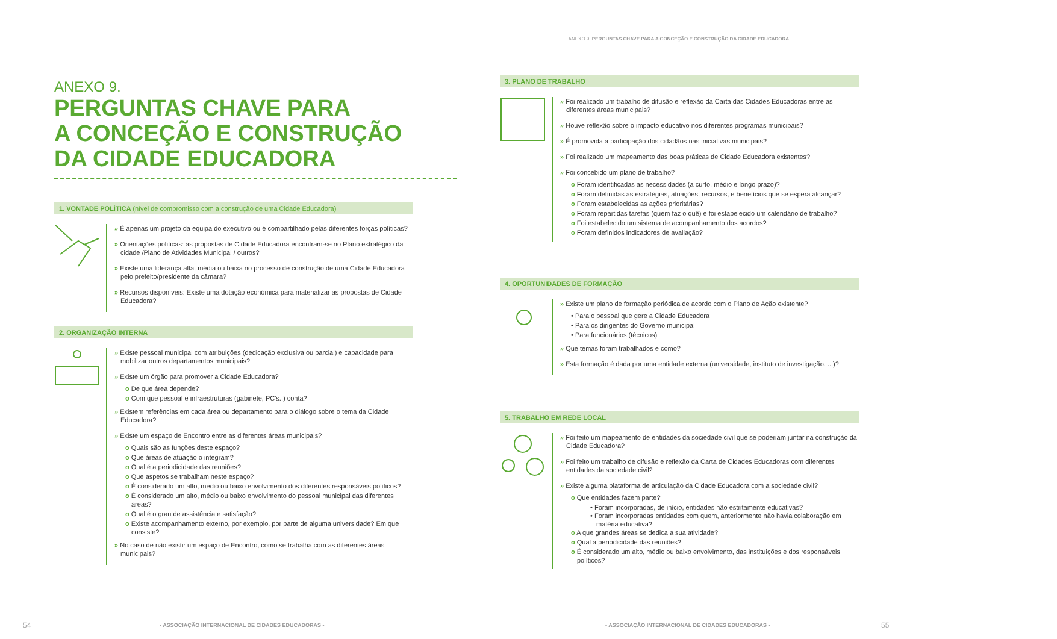ANEXO 9.
PERGUNTAS CHAVE PARA
A CONCEÇÃO E CONSTRUÇÃO
DA CIDADE EDUCADORA
1. VONTADE POLÍTICA (nível de compromisso com a construção de uma Cidade Educadora)
» É apenas um projeto da equipa do executivo ou é compartilhado pelas diferentes forças políticas?
» Orientações políticas: as propostas de Cidade Educadora encontram-se no Plano estratégico da cidade /Plano de Atividades Municipal / outros?
» Existe uma liderança alta, média ou baixa no processo de construção de uma Cidade Educadora pelo prefeito/presidente da câmara?
» Recursos disponíveis: Existe uma dotação económica para materializar as propostas de Cidade Educadora?
2. ORGANIZAÇÃO INTERNA
» Existe pessoal municipal com atribuições (dedicação exclusiva ou parcial) e capacidade para mobilizar outros departamentos municipais?
» Existe um órgão para promover a Cidade Educadora?
o De que área depende?
o Com que pessoal e infraestruturas (gabinete, PC's..) conta?
» Existem referências em cada área ou departamento para o diálogo sobre o tema da Cidade Educadora?
» Existe um espaço de Encontro entre as diferentes áreas municipais?
o Quais são as funções deste espaço?
o Que áreas de atuação o integram?
o Qual é a periodicidade das reuniões?
o Que aspetos se trabalham neste espaço?
o É considerado um alto, médio ou baixo envolvimento dos diferentes responsáveis políticos?
o É considerado um alto, médio ou baixo envolvimento do pessoal municipal das diferentes áreas?
o Qual é o grau de assistência e satisfação?
o Existe acompanhamento externo, por exemplo, por parte de alguma universidade? Em que consiste?
» No caso de não existir um espaço de Encontro, como se trabalha com as diferentes áreas municipais?
54
- ASSOCIAÇÃO INTERNACIONAL DE CIDADES EDUCADORAS -
ANEXO 9. PERGUNTAS CHAVE PARA A CONCEÇÃO E CONSTRUÇÃO DA CIDADE EDUCADORA
3. PLANO DE TRABALHO
» Foi realizado um trabalho de difusão e reflexão da Carta das Cidades Educadoras entre as diferentes áreas municipais?
» Houve reflexão sobre o impacto educativo nos diferentes programas municipais?
» É promovida a participação dos cidadãos nas iniciativas municipais?
» Foi realizado um mapeamento das boas práticas de Cidade Educadora existentes?
» Foi concebido um plano de trabalho?
o Foram identificadas as necessidades (a curto, médio e longo prazo)?
o Foram definidas as estratégias, atuações, recursos, e benefícios que se espera alcançar?
o Foram estabelecidas as ações prioritárias?
o Foram repartidas tarefas (quem faz o quê) e foi estabelecido um calendário de trabalho?
o Foi estabelecido um sistema de acompanhamento dos acordos?
o Foram definidos indicadores de avaliação?
4. OPORTUNIDADES DE FORMAÇÃO
» Existe um plano de formação periódica de acordo com o Plano de Ação existente?
• Para o pessoal que gere a Cidade Educadora
• Para os dirigentes do Governo municipal
• Para funcionários (técnicos)
» Que temas foram trabalhados e como?
» Esta formação é dada por uma entidade externa (universidade, instituto de investigação, ...)?
5. TRABALHO EM REDE LOCAL
» Foi feito um mapeamento de entidades da sociedade civil que se poderiam juntar na construção da Cidade Educadora?
» Foi feito um trabalho de difusão e reflexão da Carta de Cidades Educadoras com diferentes entidades da sociedade civil?
» Existe alguma plataforma de articulação da Cidade Educadora com a sociedade civil?
o Que entidades fazem parte?
• Foram incorporadas, de início, entidades não estritamente educativas?
• Foram incorporadas entidades com quem, anteriormente não havia colaboração em matéria educativa?
o A que grandes áreas se dedica a sua atividade?
o Qual a periodicidade das reuniões?
o É considerado um alto, médio ou baixo envolvimento, das instituições e dos responsáveis políticos?
- ASSOCIAÇÃO INTERNACIONAL DE CIDADES EDUCADORAS -
55